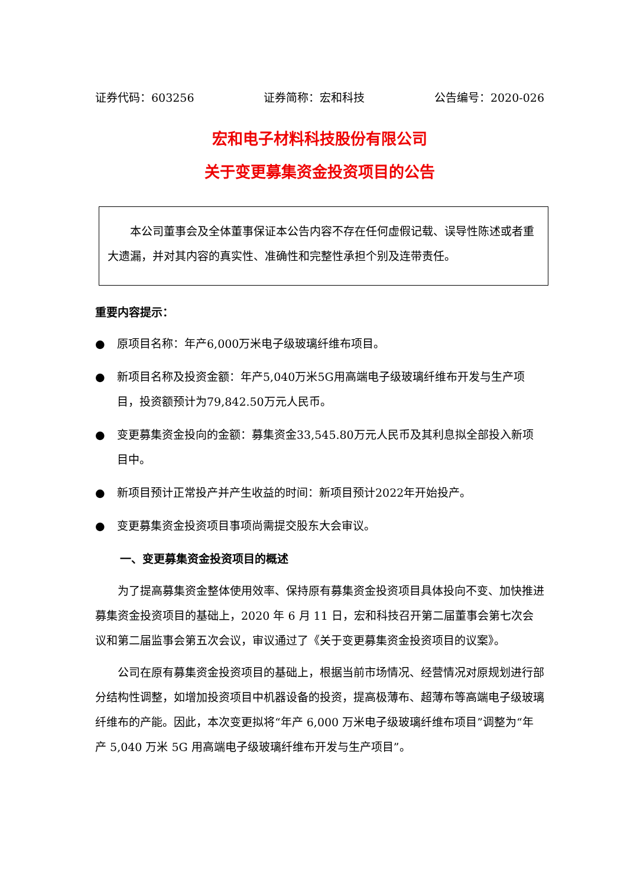证券代码：603256 证券简称：宏和科技 公告编号：2020-026
宏和电子材料科技股份有限公司
关于变更募集资金投资项目的公告
本公司董事会及全体董事保证本公告内容不存在任何虚假记载、误导性陈述或者重大遗漏，并对其内容的真实性、准确性和完整性承担个别及连带责任。
重要内容提示：
● 原项目名称：年产6,000万米电子级玻璃纤维布项目。
● 新项目名称及投资金额：年产5,040万米5G用高端电子级玻璃纤维布开发与生产项目，投资额预计为79,842.50万元人民币。
● 变更募集资金投向的金额：募集资金33,545.80万元人民币及其利息拟全部投入新项目中。
● 新项目预计正常投产并产生收益的时间：新项目预计2022年开始投产。
● 变更募集资金投资项目事项尚需提交股东大会审议。
一、变更募集资金投资项目的概述
为了提高募集资金整体使用效率、保持原有募集资金投资项目具体投向不变、加快推进募集资金投资项目的基础上，2020 年 6 月 11 日，宏和科技召开第二届董事会第七次会议和第二届监事会第五次会议，审议通过了《关于变更募集资金投资项目的议案》。
公司在原有募集资金投资项目的基础上，根据当前市场情况、经营情况对原规划进行部分结构性调整，如增加投资项目中机器设备的投资，提高极薄布、超薄布等高端电子级玻璃纤维布的产能。因此，本次变更拟将“年产 6,000 万米电子级玻璃纤维布项目”调整为“年产 5,040 万米 5G 用高端电子级玻璃纤维布开发与生产项目”。